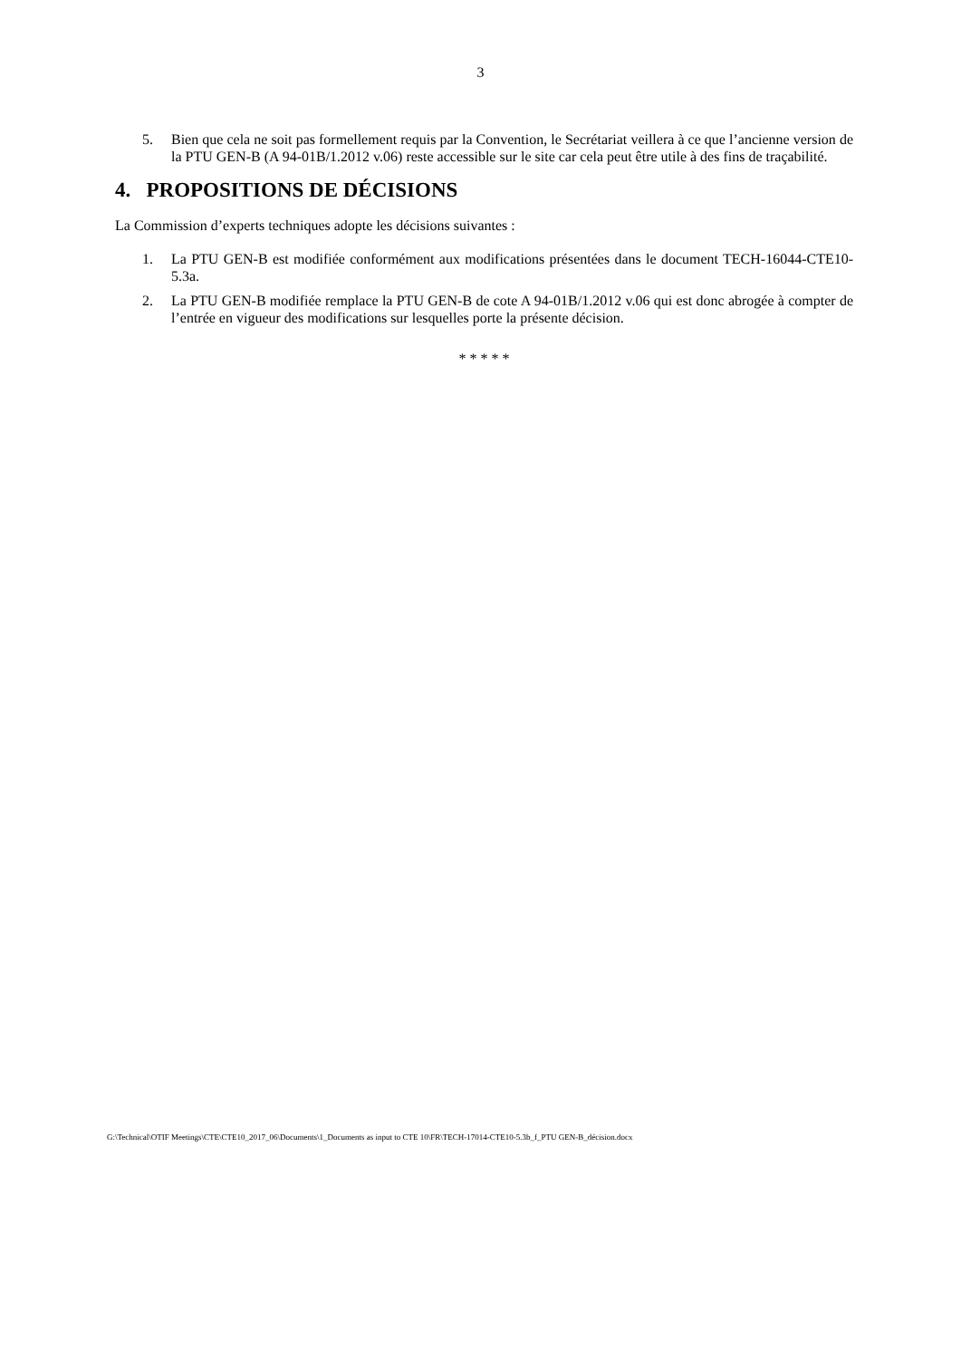3
5. Bien que cela ne soit pas formellement requis par la Convention, le Secrétariat veillera à ce que l’ancienne version de la PTU GEN-B (A 94-01B/1.2012 v.06) reste accessible sur le site car cela peut être utile à des fins de traçabilité.
4. PROPOSITIONS DE DÉCISIONS
La Commission d’experts techniques adopte les décisions suivantes :
1. La PTU GEN-B est modifiée conformément aux modifications présentées dans le document TECH-16044-CTE10-5.3a.
2. La PTU GEN-B modifiée remplace la PTU GEN-B de cote A 94-01B/1.2012 v.06 qui est donc abrogée à compter de l’entrée en vigueur des modifications sur lesquelles porte la présente décision.
* * * * *
G:\Technical\OTIF Meetings\CTE\CTE10_2017_06\Documents\1_Documents as input to CTE 10\FR\TECH-17014-CTE10-5.3b_f_PTU GEN-B_décision.docx